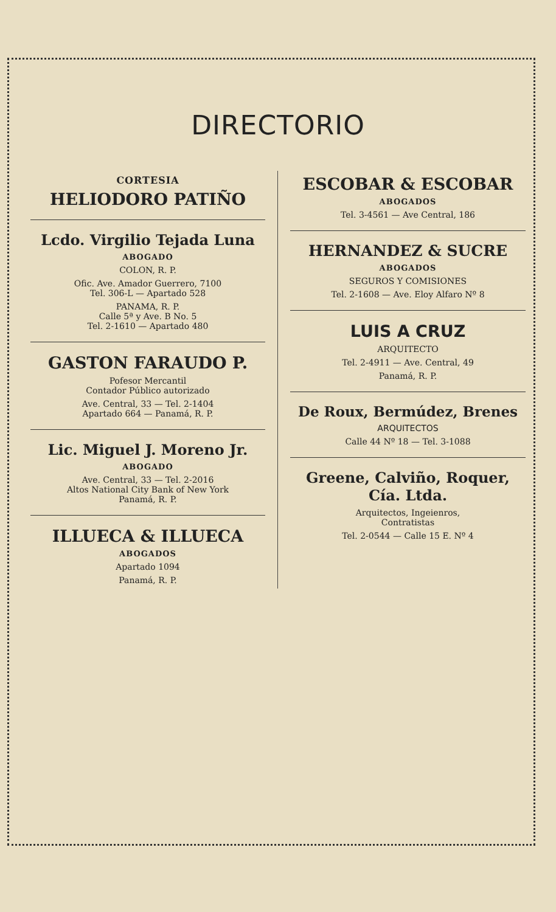DIRECTORIO
CORTESIA
HELIODORO PATIÑO
Lcdo. Virgilio Tejada Luna
ABOGADO
COLON, R. P.
Ofic. Ave. Amador Guerrero, 7100
Tel. 306-L — Apartado 528
PANAMA, R. P.
Calle 5ª y Ave. B No. 5
Tel. 2-1610 — Apartado 480
GASTON FARAUDO P.
Pofesor Mercantil
Contador Público autorizado
Ave. Central, 33 — Tel. 2-1404
Apartado 664 — Panamá, R. P.
Lic. Miguel J. Moreno Jr.
ABOGADO
Ave. Central, 33 — Tel. 2-2016
Altos National City Bank of New York
Panamá, R. P.
ILLUECA & ILLUECA
ABOGADOS
Apartado 1094
Panamá, R. P.
ESCOBAR & ESCOBAR
ABOGADOS
Tel. 3-4561 — Ave Central, 186
HERNANDEZ & SUCRE
ABOGADOS
SEGUROS Y COMISIONES
Tel. 2-1608 — Ave. Eloy Alfaro Nº 8
LUIS A CRUZ
ARQUITECTO
Tel. 2-4911 — Ave. Central, 49
Panamá, R. P.
De Roux, Bermúdez, Brenes
ARQUITECTOS
Calle 44 Nº 18 — Tel. 3-1088
Greene, Calviño, Roquer,
Cía. Ltda.
Arquitectos, Ingeienros,
Contratistas
Tel. 2-0544 — Calle 15 E. Nº 4